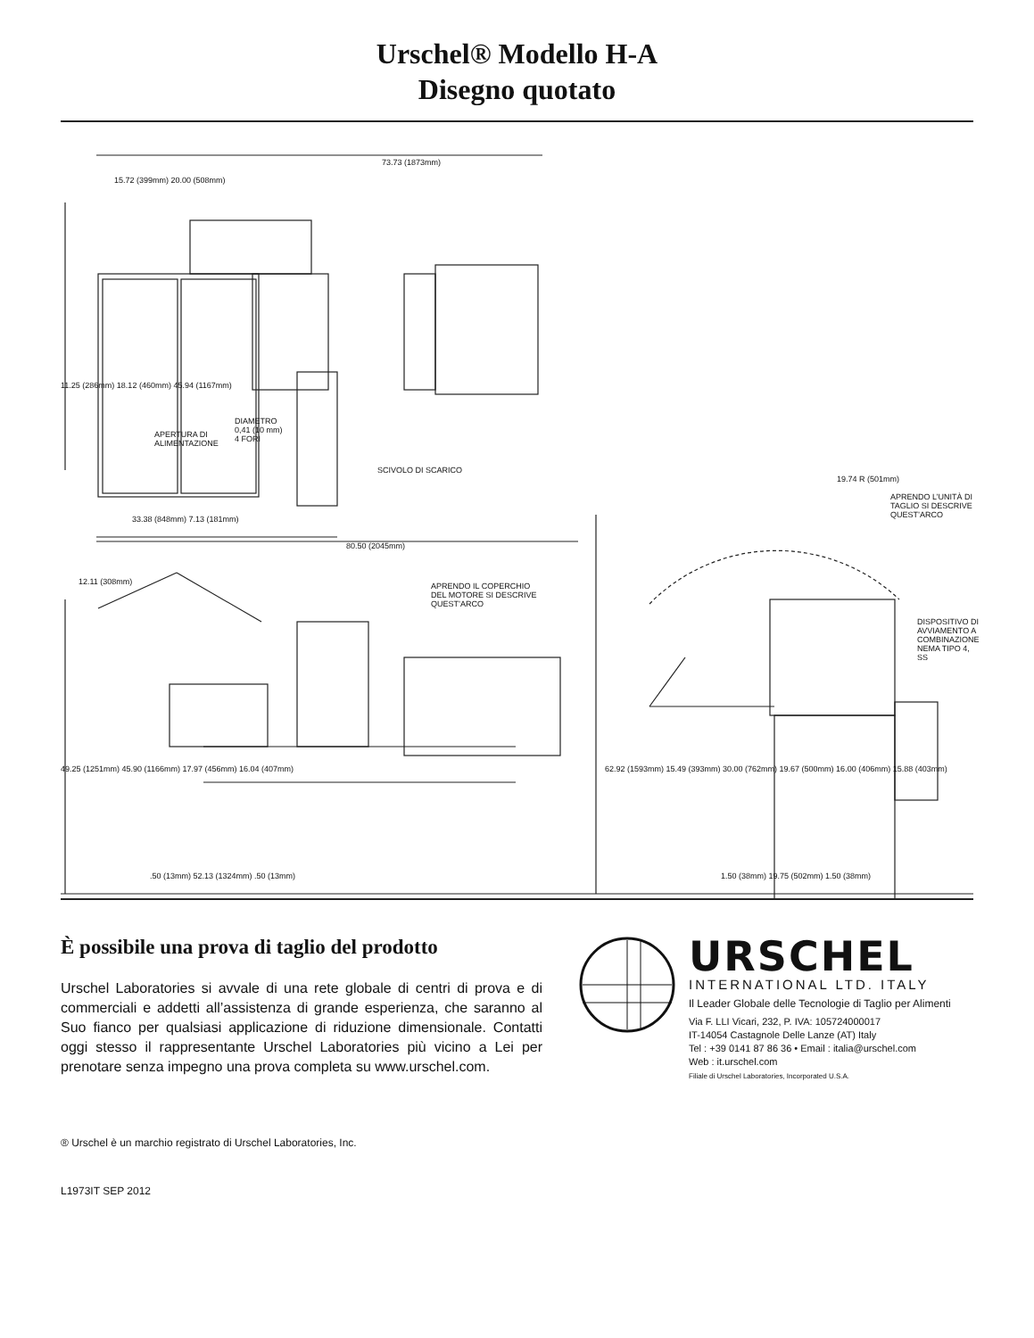Urschel® Modello H-A
Disegno quotato
APERTURA DI
ALIMENTAZIONE
DIAMETRO
0,41 (10 mm)
4 FORI
SCIVOLO DI SCARICO
APRENDO IL COPERCHIO
DEL MOTORE SI DESCRIVE
QUEST’ARCO
APRENDO L’UNITÀ DI
TAGLIO SI DESCRIVE
QUEST’ARCO
DISPOSITIVO DI
AVVIAMENTO A
COMBINAZIONE
NEMA TIPO 4, SS
73.73 (1873mm)
15.72 (399mm) 20.00 (508mm)
11.25 (286mm) 18.12 (460mm) 45.94 (1167mm)
33.38 (848mm) 7.13 (181mm)
80.50 (2045mm)
19.74 R (501mm)
12.11 (308mm)
49.25 (1251mm) 45.90 (1166mm) 17.97 (456mm) 16.04 (407mm)
.50 (13mm) 52.13 (1324mm) .50 (13mm)
62.92 (1593mm) 15.49 (393mm) 30.00 (762mm) 19.67 (500mm) 16.00 (406mm) 15.88 (403mm)
1.50 (38mm) 19.75 (502mm) 1.50 (38mm)
È possibile una prova di taglio del prodotto
Urschel Laboratories si avvale di una rete globale di centri di prova e di commerciali e addetti all’assistenza di grande esperienza, che saranno al Suo fianco per qualsiasi applicazione di riduzione dimensionale. Contatti oggi stesso il rappresentante Urschel Laboratories più vicino a Lei per prenotare senza impegno una prova completa su www.urschel.com.
URSCHEL
INTERNATIONAL LTD. ITALY
Il Leader Globale delle Tecnologie di Taglio per Alimenti
Via F. LLI Vicari, 232, P. IVA: 105724000017
IT-14054 Castagnole Delle Lanze (AT) Italy
Tel : +39 0141 87 86 36 • Email : italia@urschel.com
Web : it.urschel.com
Filiale di Urschel Laboratories, Incorporated U.S.A.
® Urschel è un marchio registrato di Urschel Laboratories, Inc.
L1973IT SEP 2012